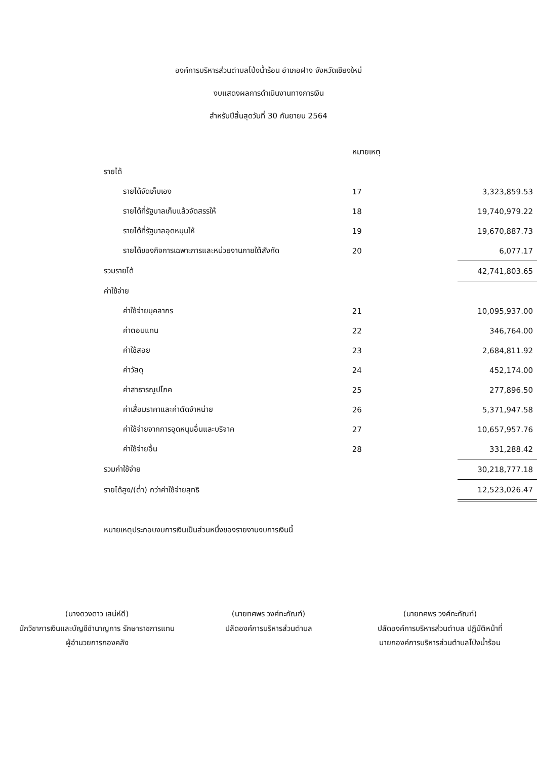องค์การบริหารส่วนตำบลโป่งน้ำร้อน อำเภอฝาง จังหวัดเชียงใหม่
งบแสดงผลการดำเนินงานทางการเงิน
สำหรับปีสิ้นสุดวันที่ 30 กันยายน 2564
| | หมายเหตุ | |
| --- | --- | --- |
| รายได้ | | |
| รายได้จัดเก็บเอง | 17 | 3,323,859.53 |
| รายได้ที่รัฐบาลเก็บแล้วจัดสรรให้ | 18 | 19,740,979.22 |
| รายได้ที่รัฐบาลอุดหนุนให้ | 19 | 19,670,887.73 |
| รายได้ของกิจการเฉพาะการและหน่วยงานภายใต้สังกัด | 20 | 6,077.17 |
| รวมรายได้ | | 42,741,803.65 |
| ค่าใช้จ่าย | | |
| ค่าใช้จ่ายบุคลากร | 21 | 10,095,937.00 |
| ค่าตอบแทน | 22 | 346,764.00 |
| ค่าใช้สอย | 23 | 2,684,811.92 |
| ค่าวัสดุ | 24 | 452,174.00 |
| ค่าสาธารณูปโภค | 25 | 277,896.50 |
| ค่าเสื่อมราคาและค่าตัดจำหน่าย | 26 | 5,371,947.58 |
| ค่าใช้จ่ายจากการอุดหนุนอื่นและบริจาค | 27 | 10,657,957.76 |
| ค่าใช้จ่ายอื่น | 28 | 331,288.42 |
| รวมค่าใช้จ่าย | | 30,218,777.18 |
| รายได้สูง/(ต่ำ) กว่าค่าใช้จ่ายสุทธิ | | 12,523,026.47 |
หมายเหตุประกอบงบการเงินเป็นส่วนหนึ่งของรายงานงบการเงินนี้
(นางดวงดาว เสน่ห์ดี)
นักวิชาการเงินและบัญชีชำนาญการ รักษาราชการแทน
ผู้อำนวยการกองคลัง
(นายทศพร วงศ์ทะกัณฑ์)
ปลัดองค์การบริหารส่วนตำบล
(นายทศพร วงศ์ทะกัณฑ์)
ปลัดองค์การบริหารส่วนตำบล ปฏิบัติหน้าที่
นายกองค์การบริหารส่วนตำบลโป่งน้ำร้อน